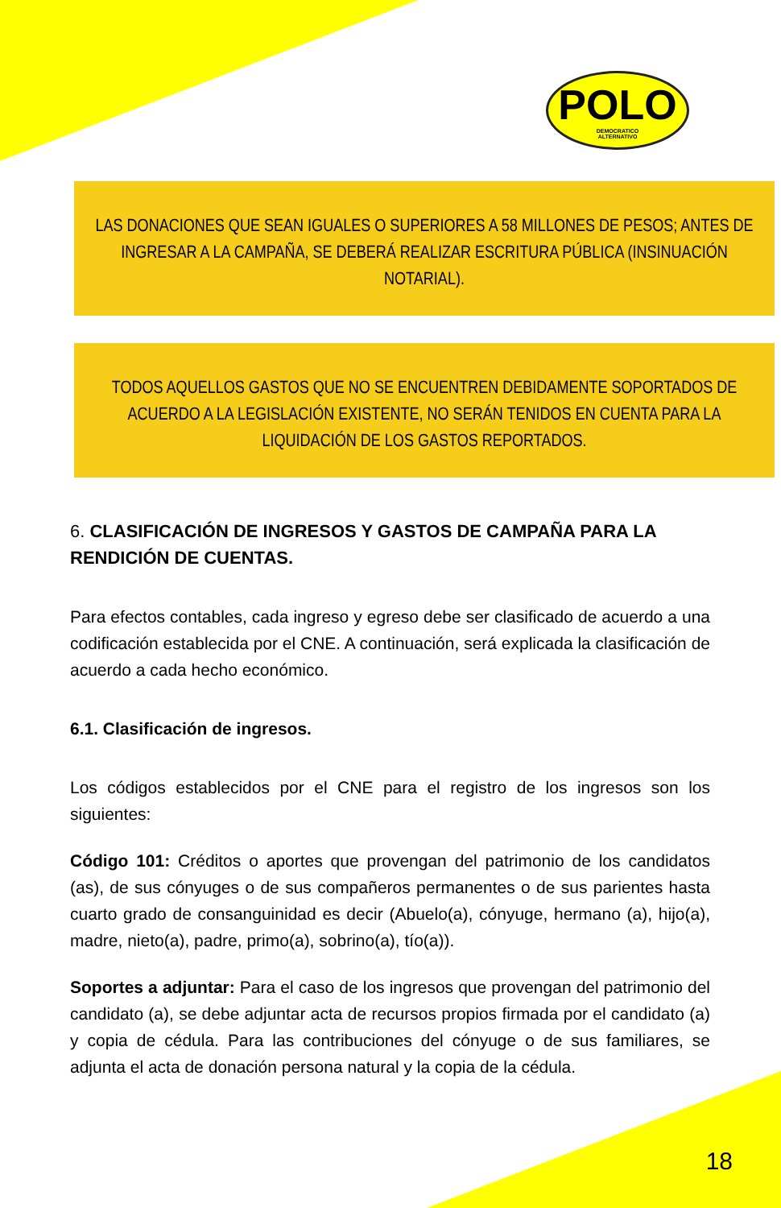POLO
DEMOCRATICO
ALTERNATIVO
LAS DONACIONES QUE SEAN IGUALES O SUPERIORES A 58 MILLONES DE PESOS; ANTES DE INGRESAR A LA CAMPAÑA, SE DEBERÁ REALIZAR ESCRITURA PÚBLICA (INSINUACIÓN NOTARIAL).
TODOS AQUELLOS GASTOS QUE NO SE ENCUENTREN DEBIDAMENTE SOPORTADOS DE ACUERDO A LA LEGISLACIÓN EXISTENTE, NO SERÁN TENIDOS EN CUENTA PARA LA LIQUIDACIÓN DE LOS GASTOS REPORTADOS.
6. CLASIFICACIÓN DE INGRESOS Y GASTOS DE CAMPAÑA PARA LA RENDICIÓN DE CUENTAS.
Para efectos contables, cada ingreso y egreso debe ser clasificado de acuerdo a una codificación establecida por el CNE. A continuación, será explicada la clasificación de acuerdo a cada hecho económico.
6.1. Clasificación de ingresos.
Los códigos establecidos por el CNE para el registro de los ingresos son los siguientes:
Código 101: Créditos o aportes que provengan del patrimonio de los candidatos (as), de sus cónyuges o de sus compañeros permanentes o de sus parientes hasta cuarto grado de consanguinidad es decir (Abuelo(a), cónyuge, hermano (a), hijo(a), madre, nieto(a), padre, primo(a), sobrino(a), tío(a)).
Soportes a adjuntar: Para el caso de los ingresos que provengan del patrimonio del candidato (a), se debe adjuntar acta de recursos propios firmada por el candidato (a) y copia de cédula. Para las contribuciones del cónyuge o de sus familiares, se adjunta el acta de donación persona natural y la copia de la cédula.
18